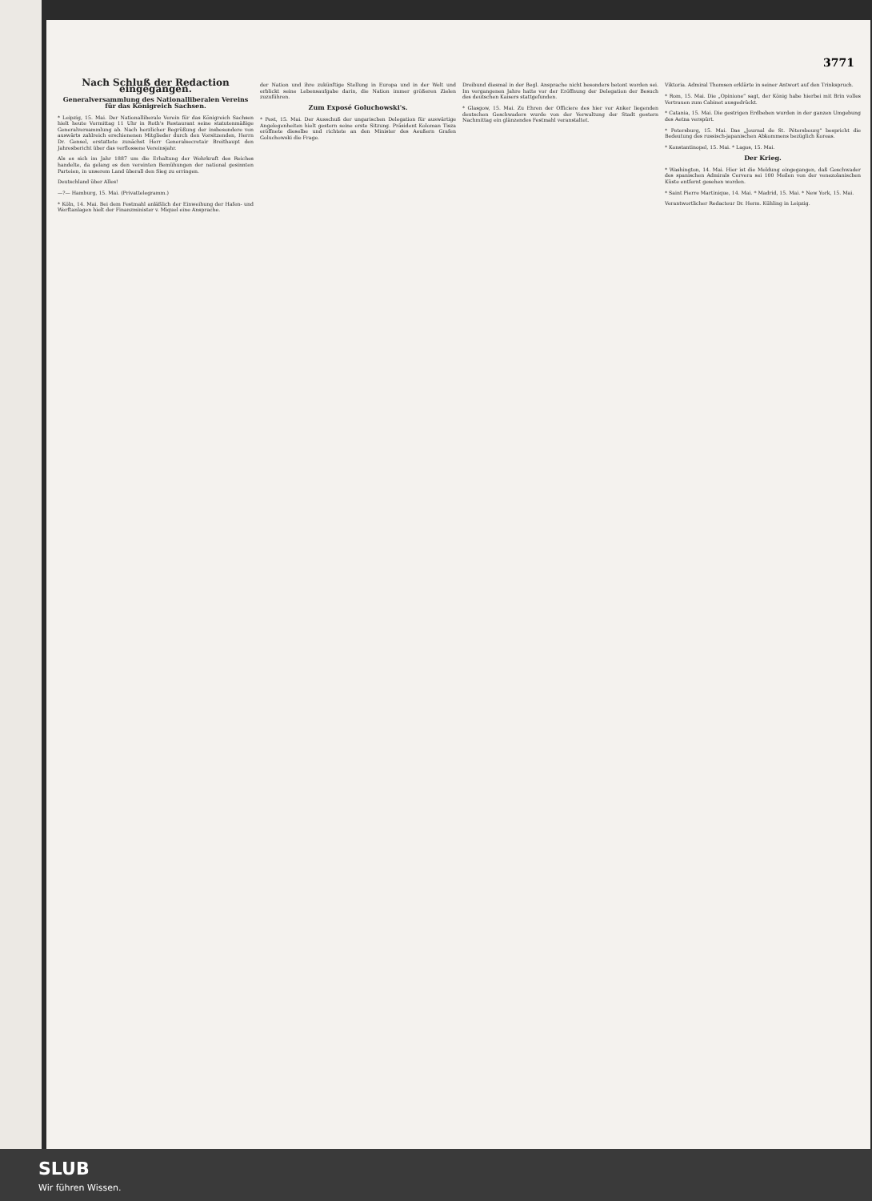3771
Nach Schluß der Redaction eingegangen.
Generalversammlung des Nationalliberalen Vereins für das Königreich Sachsen.
* Leipzig, 15. Mai. Der Nationalliberale Verein für das Königreich Sachsen hielt heute Vormittag 11 Uhr in Roth's Restaurant seine statutenmäßige Generalversammlung ab. Nach herzlicher Begrüßung der insbesondere von auswärts zahlreich erschienenen Mitglieder durch den Vorsitzenden, Herrn Dr. Gensel, erstattete zunächst Herr Generalsecretair Breithaupt den Jahresbericht über das verflossene Vereinsjahr.
Als es sich im Jahr 1887 um die Erhaltung der Wehrkraft des Reiches handelte, da gelang es den vereinten Bemühungen der national gesinnten Parteien, in unserem Land überall den Sieg zu erringen.
Deutschland über Alles!
—?— Hamburg, 15. Mai. (Privattelegramm.)
* Köln, 14. Mai. Bei dem Festmahl anläßlich der Einweihung der Hafen- und Werftanlagen hielt der Finanzminister v. Miquel eine Ansprache.
der Nation und ihre zukünftige Stellung in Europa und in der Welt und erblickt seine Lebensaufgabe darin, die Nation immer größeren Zielen zuzuführen.
Zum Exposé Goluchowski's.
* Pest, 15. Mai. Der Ausschuß der ungarischen Delegation für auswärtige Angelegenheiten hielt gestern seine erste Sitzung. Präsident Koloman Tisza eröffnete dieselbe und richtete an den Minister des Aeußern Grafen Goluchowski die Frage.
Dreibund diesmal in der Begl. Ansprache nicht besonders betont worden sei. Im vergangenen Jahre hatte vor der Eröffnung der Delegation der Besuch des deutschen Kaisers stattgefunden.
* Glasgow, 15. Mai. Zu Ehren der Officiere des hier vor Anker liegenden deutschen Geschwaders wurde von der Verwaltung der Stadt gestern Nachmittag ein glänzendes Festmahl veranstaltet.
Viktoria. Admiral Thomsen erklärte in seiner Antwort auf den Trinkspruch.
* Rom, 15. Mai. Die „Opinione“ sagt, der König habe hierbei mit Brin volles Vertrauen zum Cabinet ausgedrückt.
* Catania, 15. Mai. Die gestrigen Erdbeben wurden in der ganzen Umgebung des Aetna verspürt.
* Petersburg, 15. Mai. Das „Journal de St. Pétersbourg“ bespricht die Bedeutung des russisch-japanischen Abkommens bezüglich Koreas.
* Konstantinopel, 15. Mai. * Lagos, 15. Mai.
Der Krieg.
* Washington, 14. Mai. Hier ist die Meldung eingegangen, daß Geschwader des spanischen Admirals Cervera sei 100 Meilen von der venezolanischen Küste entfernt gesehen worden.
* Saint Pierre Martinique, 14. Mai. * Madrid, 15. Mai. * New York, 15. Mai.
Verantwortlicher Redacteur Dr. Herm. Kühling in Leipzig.
SLUB
Wir führen Wissen.